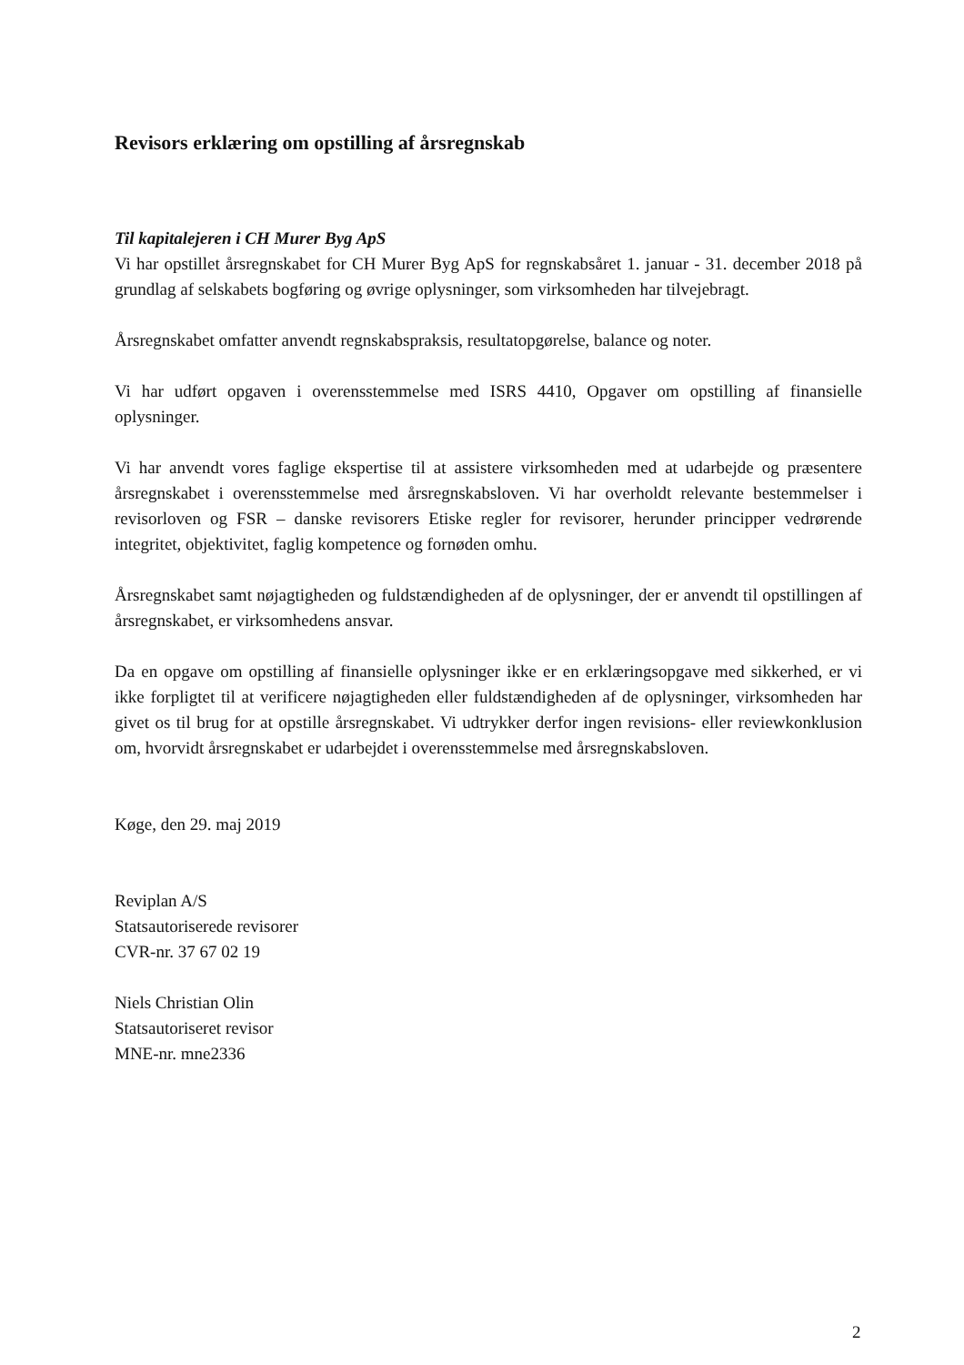Revisors erklæring om opstilling af årsregnskab
Til kapitalejeren i CH Murer Byg ApS
Vi har opstillet årsregnskabet for CH Murer Byg ApS for regnskabsåret 1. januar - 31. december 2018 på grundlag af selskabets bogføring og øvrige oplysninger, som virksomheden har tilvejebragt.
Årsregnskabet omfatter anvendt regnskabspraksis, resultatopgørelse, balance og noter.
Vi har udført opgaven i overensstemmelse med ISRS 4410, Opgaver om opstilling af finansielle oplysninger.
Vi har anvendt vores faglige ekspertise til at assistere virksomheden med at udarbejde og præsentere årsregnskabet i overensstemmelse med årsregnskabsloven. Vi har overholdt relevante bestemmelser i revisorloven og FSR – danske revisorers Etiske regler for revisorer, herunder principper vedrørende integritet, objektivitet, faglig kompetence og fornøden omhu.
Årsregnskabet samt nøjagtigheden og fuldstændigheden af de oplysninger, der er anvendt til opstillingen af årsregnskabet, er virksomhedens ansvar.
Da en opgave om opstilling af finansielle oplysninger ikke er en erklæringsopgave med sikkerhed, er vi ikke forpligtet til at verificere nøjagtigheden eller fuldstændigheden af de oplysninger, virksomheden har givet os til brug for at opstille årsregnskabet. Vi udtrykker derfor ingen revisions- eller reviewkonklusion om, hvorvidt årsregnskabet er udarbejdet i overensstemmelse med årsregnskabsloven.
Køge, den 29. maj 2019
Reviplan A/S
Statsautoriserede revisorer
CVR-nr. 37 67 02 19
Niels Christian Olin
Statsautoriseret revisor
MNE-nr. mne2336
2